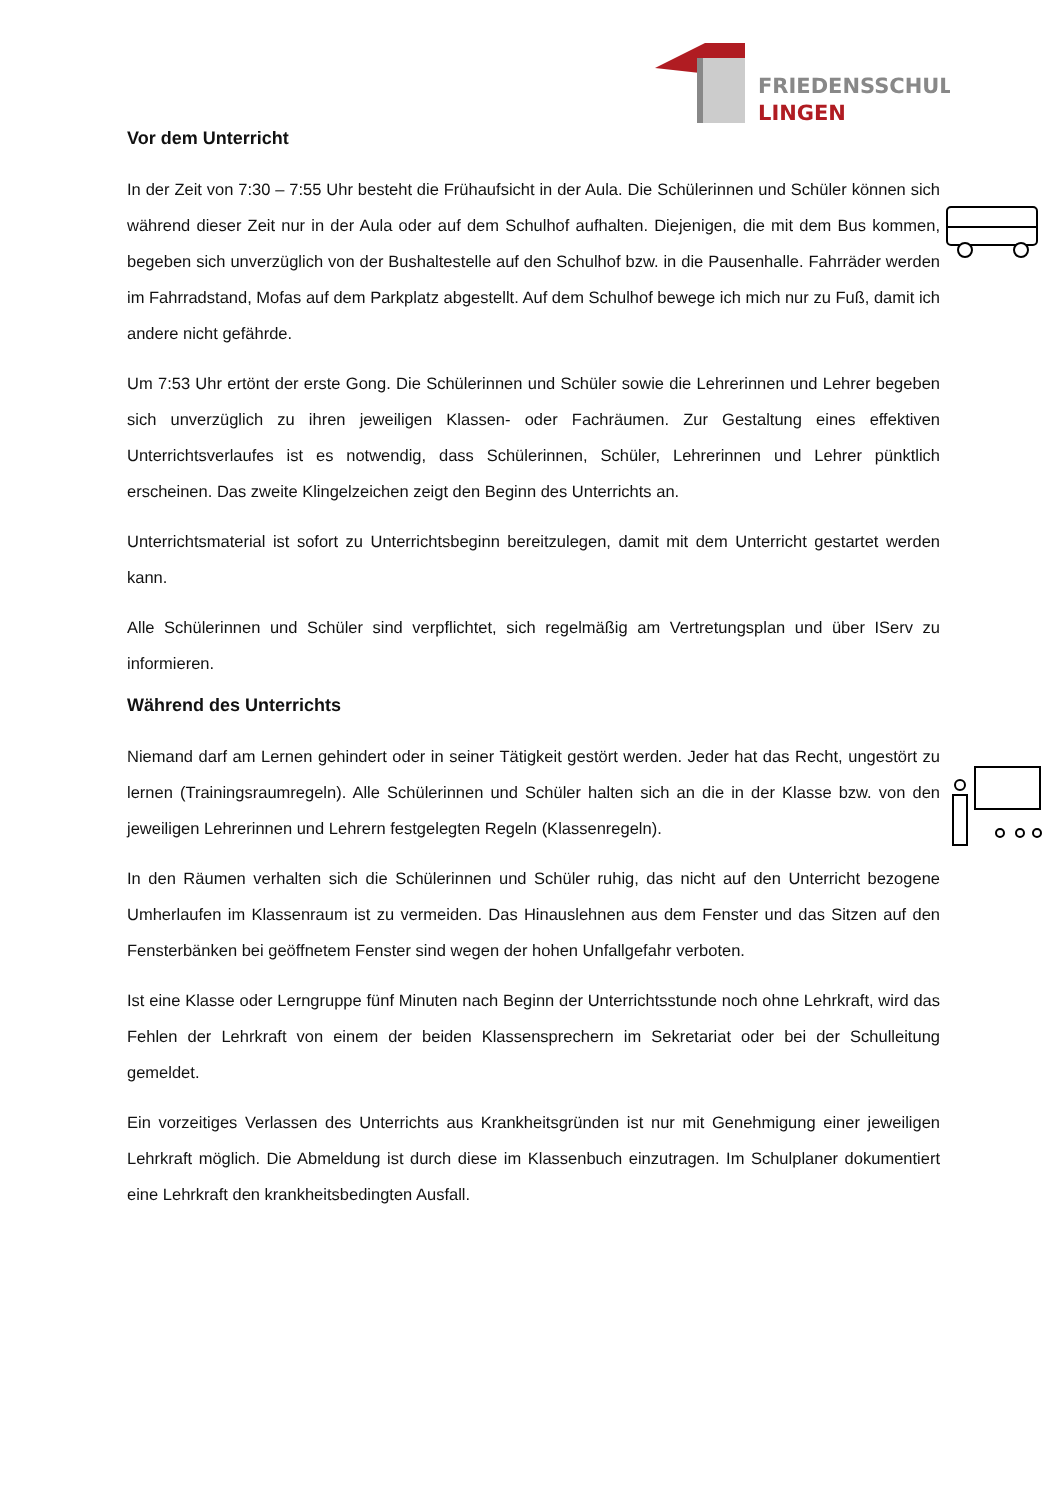FRIEDENSSCHULE
LINGEN
Vor dem Unterricht
In der Zeit von 7:30 – 7:55 Uhr besteht die Frühaufsicht in der Aula. Die Schülerinnen und Schüler können sich während dieser Zeit nur in der Aula oder auf dem Schulhof aufhalten. Diejenigen, die mit dem Bus kommen, begeben sich unverzüglich von der Bushaltestelle auf den Schulhof bzw. in die Pausenhalle. Fahrräder werden im Fahrradstand, Mofas auf dem Parkplatz abgestellt. Auf dem Schulhof bewege ich mich nur zu Fuß, damit ich andere nicht gefährde.
Um 7:53 Uhr ertönt der erste Gong. Die Schülerinnen und Schüler sowie die Lehrerinnen und Lehrer begeben sich unverzüglich zu ihren jeweiligen Klassen- oder Fachräumen. Zur Gestaltung eines effektiven Unterrichtsverlaufes ist es notwendig, dass Schülerinnen, Schüler, Lehrerinnen und Lehrer pünktlich erscheinen. Das zweite Klingelzeichen zeigt den Beginn des Unterrichts an.
Unterrichtsmaterial ist sofort zu Unterrichtsbeginn bereitzulegen, damit mit dem Unterricht gestartet werden kann.
Alle Schülerinnen und Schüler sind verpflichtet, sich regelmäßig am Vertretungsplan und über IServ zu informieren.
Während des Unterrichts
Niemand darf am Lernen gehindert oder in seiner Tätigkeit gestört werden. Jeder hat das Recht, ungestört zu lernen (Trainingsraumregeln). Alle Schülerinnen und Schüler halten sich an die in der Klasse bzw. von den jeweiligen Lehrerinnen und Lehrern festgelegten Regeln (Klassenregeln).
In den Räumen verhalten sich die Schülerinnen und Schüler ruhig, das nicht auf den Unterricht bezogene Umherlaufen im Klassenraum ist zu vermeiden. Das Hinauslehnen aus dem Fenster und das Sitzen auf den Fensterbänken bei geöffnetem Fenster sind wegen der hohen Unfallgefahr verboten.
Ist eine Klasse oder Lerngruppe fünf Minuten nach Beginn der Unterrichtsstunde noch ohne Lehrkraft, wird das Fehlen der Lehrkraft von einem der beiden Klassensprechern im Sekretariat oder bei der Schulleitung gemeldet.
Ein vorzeitiges Verlassen des Unterrichts aus Krankheitsgründen ist nur mit Genehmigung einer jeweiligen Lehrkraft möglich. Die Abmeldung ist durch diese im Klassenbuch einzutragen. Im Schulplaner dokumentiert eine Lehrkraft den krankheitsbedingten Ausfall.